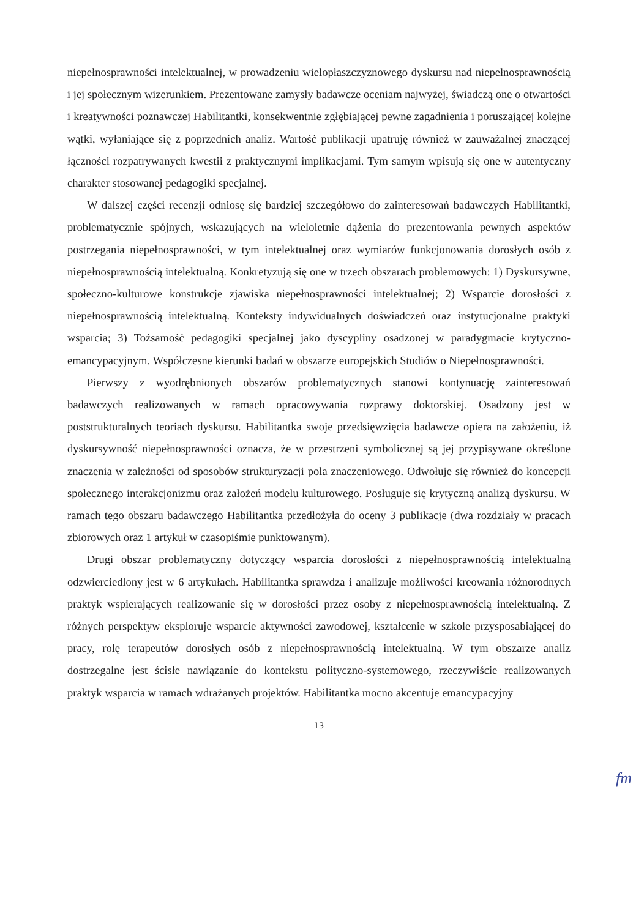niepełnosprawności intelektualnej, w prowadzeniu wielopłaszczyznowego dyskursu nad niepełnosprawnością i jej społecznym wizerunkiem. Prezentowane zamysły badawcze oceniam najwyżej, świadczą one o otwartości i kreatywności poznawczej Habilitantki, konsekwentnie zgłębiającej pewne zagadnienia i poruszającej kolejne wątki, wyłaniające się z poprzednich analiz. Wartość publikacji upatruję również w zauważalnej znaczącej łączności rozpatrywanych kwestii z praktycznymi implikacjami. Tym samym wpisują się one w autentyczny charakter stosowanej pedagogiki specjalnej.
W dalszej części recenzji odniosę się bardziej szczegółowo do zainteresowań badawczych Habilitantki, problematycznie spójnych, wskazujących na wieloletnie dążenia do prezentowania pewnych aspektów postrzegania niepełnosprawności, w tym intelektualnej oraz wymiarów funkcjonowania dorosłych osób z niepełnosprawnością intelektualną. Konkretyzują się one w trzech obszarach problemowych: 1) Dyskursywne, społeczno-kulturowe konstrukcje zjawiska niepełnosprawności intelektualnej; 2) Wsparcie dorosłości z niepełnosprawnością intelektualną. Konteksty indywidualnych doświadczeń oraz instytucjonalne praktyki wsparcia; 3) Tożsamość pedagogiki specjalnej jako dyscypliny osadzonej w paradygmacie krytyczno-emancypacyjnym. Współczesne kierunki badań w obszarze europejskich Studiów o Niepełnosprawności.
Pierwszy z wyodrębnionych obszarów problematycznych stanowi kontynuację zainteresowań badawczych realizowanych w ramach opracowywania rozprawy doktorskiej. Osadzony jest w poststrukturalnych teoriach dyskursu. Habilitantka swoje przedsięwzięcia badawcze opiera na założeniu, iż dyskursywność niepełnosprawności oznacza, że w przestrzeni symbolicznej są jej przypisywane określone znaczenia w zależności od sposobów strukturyzacji pola znaczeniowego. Odwołuje się również do koncepcji społecznego interakcjonizmu oraz założeń modelu kulturowego. Posługuje się krytyczną analizą dyskursu. W ramach tego obszaru badawczego Habilitantka przedłożyła do oceny 3 publikacje (dwa rozdziały w pracach zbiorowych oraz 1 artykuł w czasopiśmie punktowanym).
Drugi obszar problematyczny dotyczący wsparcia dorosłości z niepełnosprawnością intelektualną odzwierciedlony jest w 6 artykułach. Habilitantka sprawdza i analizuje możliwości kreowania różnorodnych praktyk wspierających realizowanie się w dorosłości przez osoby z niepełnosprawnością intelektualną. Z różnych perspektyw eksploruje wsparcie aktywności zawodowej, kształcenie w szkole przysposabiającej do pracy, rolę terapeutów dorosłych osób z niepełnosprawnością intelektualną. W tym obszarze analiz dostrzegalne jest ścisłe nawiązanie do kontekstu polityczno-systemowego, rzeczywiście realizowanych praktyk wsparcia w ramach wdrażanych projektów. Habilitantka mocno akcentuje emancypacyjny
13
fm